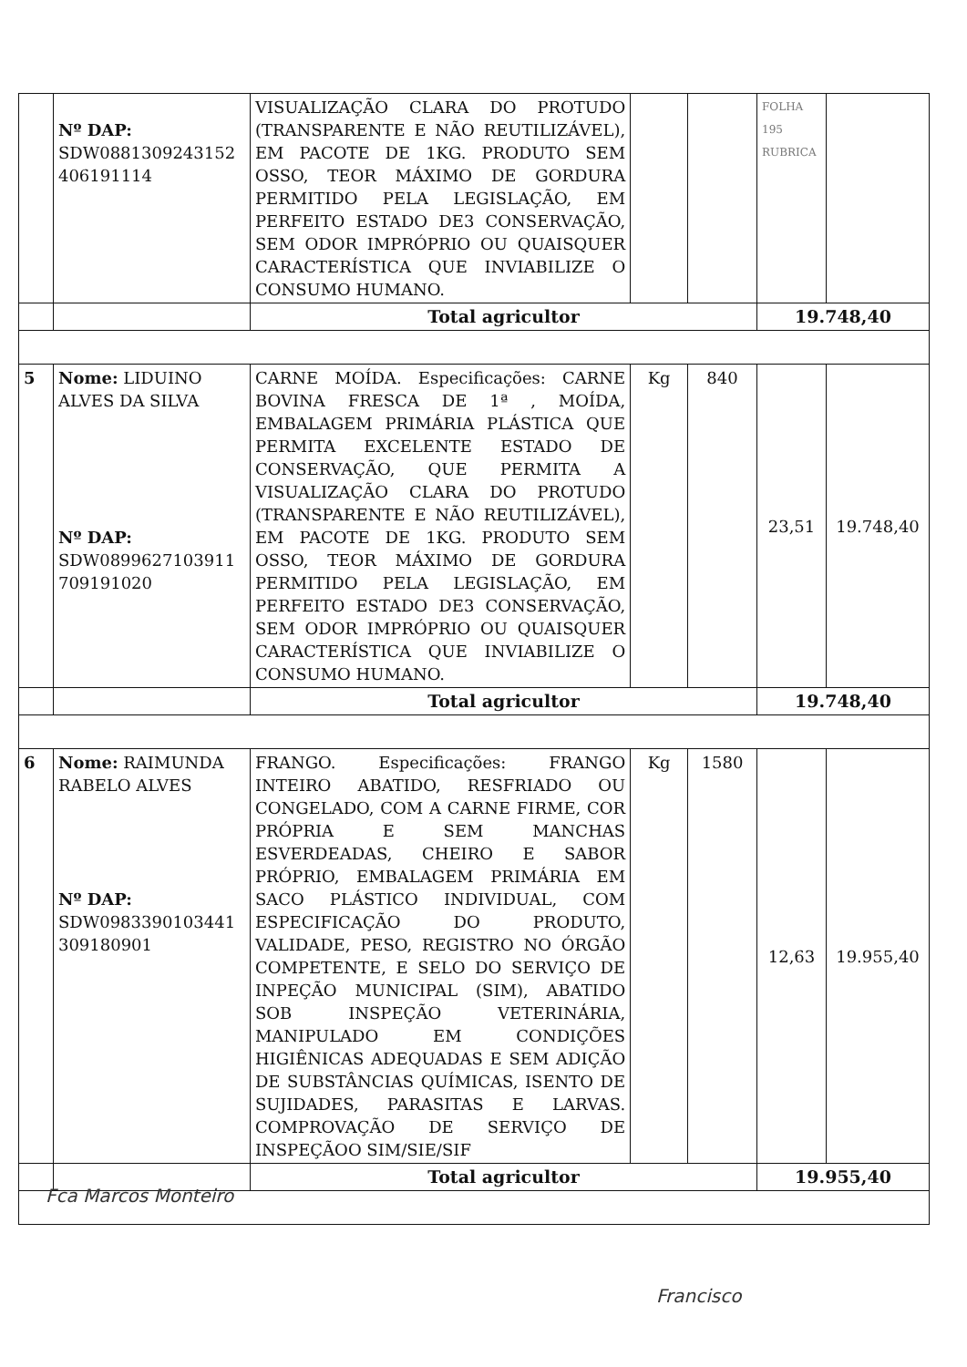| | Nº DAP: SDW0881309243152 406191114 | VISUALIZAÇÃO CLARA DO PROTUDO (TRANSPARENTE E NÃO REUTILIZÁVEL), EM PACOTE DE 1KG. PRODUTO SEM OSSO, TEOR MÁXIMO DE GORDURA PERMITIDO PELA LEGISLAÇÃO, EM PERFEITO ESTADO DE3 CONSERVAÇÃO, SEM ODOR IMPRÓPRIO OU QUAISQUER CARACTERÍSTICA QUE INVIABILIZE O CONSUMO HUMANO. | | | FOLHA 195 RUBRICA | |
| | | Total agricultor | | | 19.748,40 | |
| 5 | Nome: LIDUINO ALVES DA SILVA Nº DAP: SDW0899627103911 709191020 | CARNE MOÍDA. Especificações: CARNE BOVINA FRESCA DE 1ª , MOÍDA, EMBALAGEM PRIMÁRIA PLÁSTICA QUE PERMITA EXCELENTE ESTADO DE CONSERVAÇÃO, QUE PERMITA A VISUALIZAÇÃO CLARA DO PROTUDO (TRANSPARENTE E NÃO REUTILIZÁVEL), EM PACOTE DE 1KG. PRODUTO SEM OSSO, TEOR MÁXIMO DE GORDURA PERMITIDO PELA LEGISLAÇÃO, EM PERFEITO ESTADO DE3 CONSERVAÇÃO, SEM ODOR IMPRÓPRIO OU QUAISQUER CARACTERÍSTICA QUE INVIABILIZE O CONSUMO HUMANO. | Kg | 840 | 23,51 | 19.748,40 |
| | | Total agricultor | | | 19.748,40 | |
| 6 | Nome: RAIMUNDA RABELO ALVES Nº DAP: SDW0983390103441 309180901 | FRANGO. Especificações: FRANGO INTEIRO ABATIDO, RESFRIADO OU CONGELADO, COM A CARNE FIRME, COR PRÓPRIA E SEM MANCHAS ESVERDEADAS, CHEIRO E SABOR PRÓPRIO, EMBALAGEM PRIMÁRIA EM SACO PLÁSTICO INDIVIDUAL, COM ESPECIFICAÇÃO DO PRODUTO, VALIDADE, PESO, REGISTRO NO ÓRGÃO COMPETENTE, E SELO DO SERVIÇO DE INPEÇÃO MUNICIPAL (SIM), ABATIDO SOB INSPEÇÃO VETERINÁRIA, MANIPULADO EM CONDIÇÕES HIGIÊNICAS ADEQUADAS E SEM ADIÇÃO DE SUBSTÂNCIAS QUÍMICAS, ISENTO DE SUJIDADES, PARASITAS E LARVAS. COMPROVAÇÃO DE SERVIÇO DE INSPEÇÃOO SIM/SIE/SIF | Kg | 1580 | 12,63 | 19.955,40 |
| | | Total agricultor | | | 19.955,40 | |
Fca Marcos Monteiro
Francisco